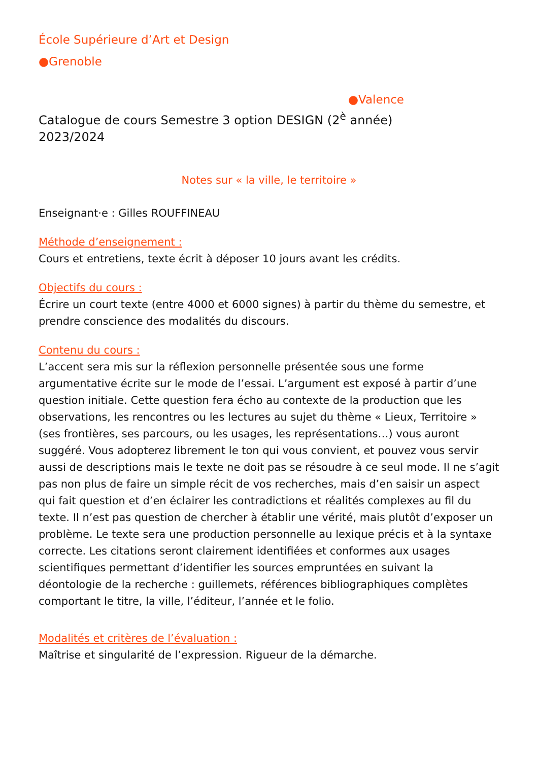École Supérieure d’Art et Design
●Grenoble
●Valence
Catalogue de cours Semestre 3 option DESIGN (2<sup>è</sup> année)
2023/2024
Notes sur « la ville, le territoire »
Enseignant·e : Gilles ROUFFINEAU
Méthode d’enseignement :
Cours et entretiens, texte écrit à déposer 10 jours avant les crédits.
Objectifs du cours :
Écrire un court texte (entre 4000 et 6000 signes) à partir du thème du semestre, et prendre conscience des modalités du discours.
Contenu du cours :
L’accent sera mis sur la réflexion personnelle présentée sous une forme argumentative écrite sur le mode de l’essai. L’argument est exposé à partir d’une question initiale. Cette question fera écho au contexte de la production que les observations, les rencontres ou les lectures au sujet du thème « Lieux, Territoire » (ses frontières, ses parcours, ou les usages, les représentations…) vous auront suggéré. Vous adopterez librement le ton qui vous convient, et pouvez vous servir aussi de descriptions mais le texte ne doit pas se résoudre à ce seul mode. Il ne s’agit pas non plus de faire un simple récit de vos recherches, mais d’en saisir un aspect qui fait question et d’en éclairer les contradictions et réalités complexes au fil du texte. Il n’est pas question de chercher à établir une vérité, mais plutôt d’exposer un problème. Le texte sera une production personnelle au lexique précis et à la syntaxe correcte. Les citations seront clairement identifiées et conformes aux usages scientifiques permettant d’identifier les sources empruntées en suivant la déontologie de la recherche : guillemets, références bibliographiques complètes comportant le titre, la ville, l’éditeur, l’année et le folio.
Modalités et critères de l’évaluation :
Maîtrise et singularité de l’expression. Rigueur de la démarche.